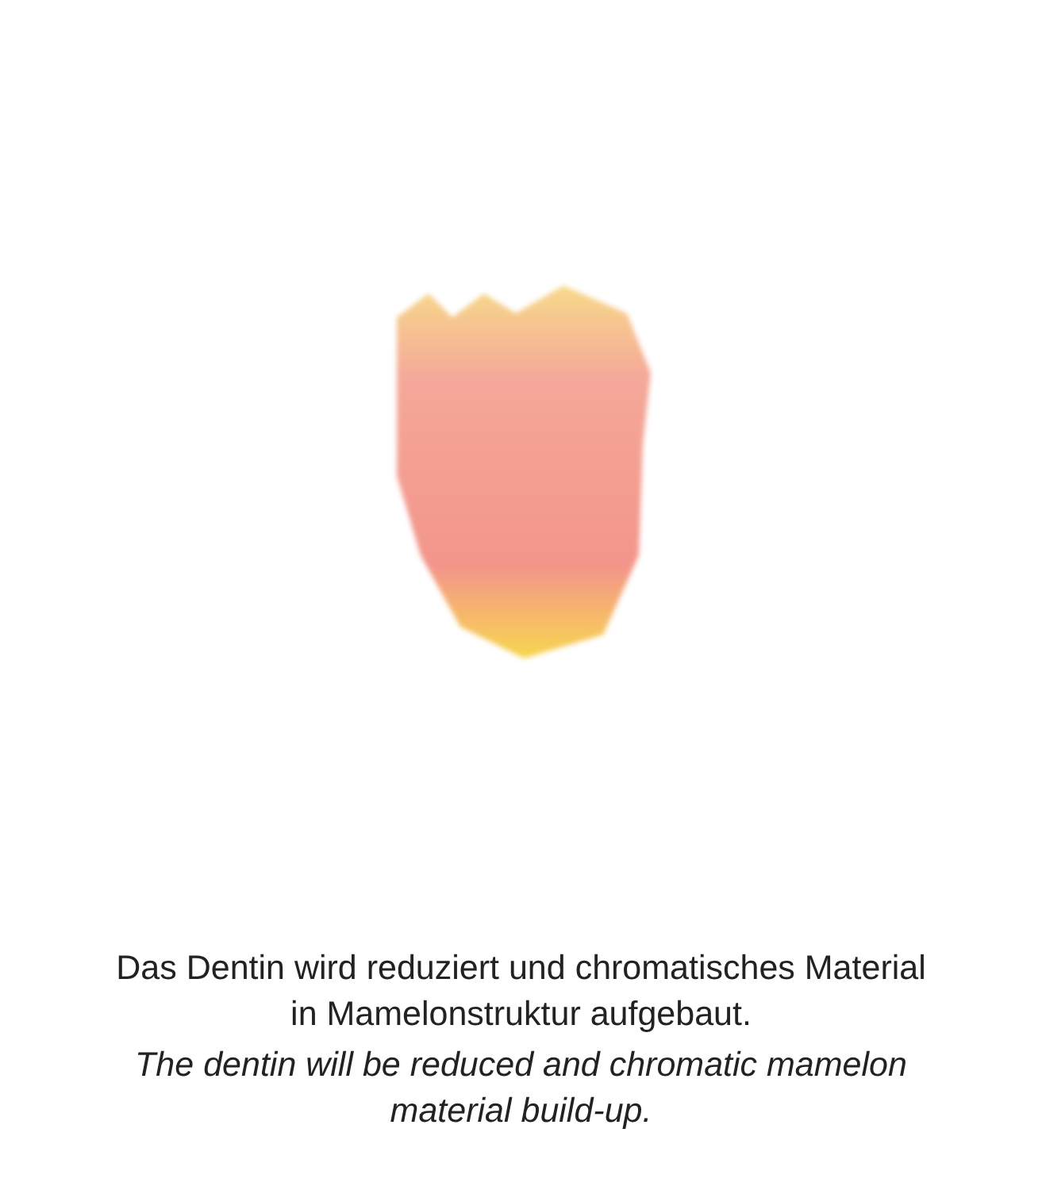Das Dentin wird reduziert und chromatisches Material
in Mamelonstruktur aufgebaut.
The dentin will be reduced and chromatic mamelon
material build-up.